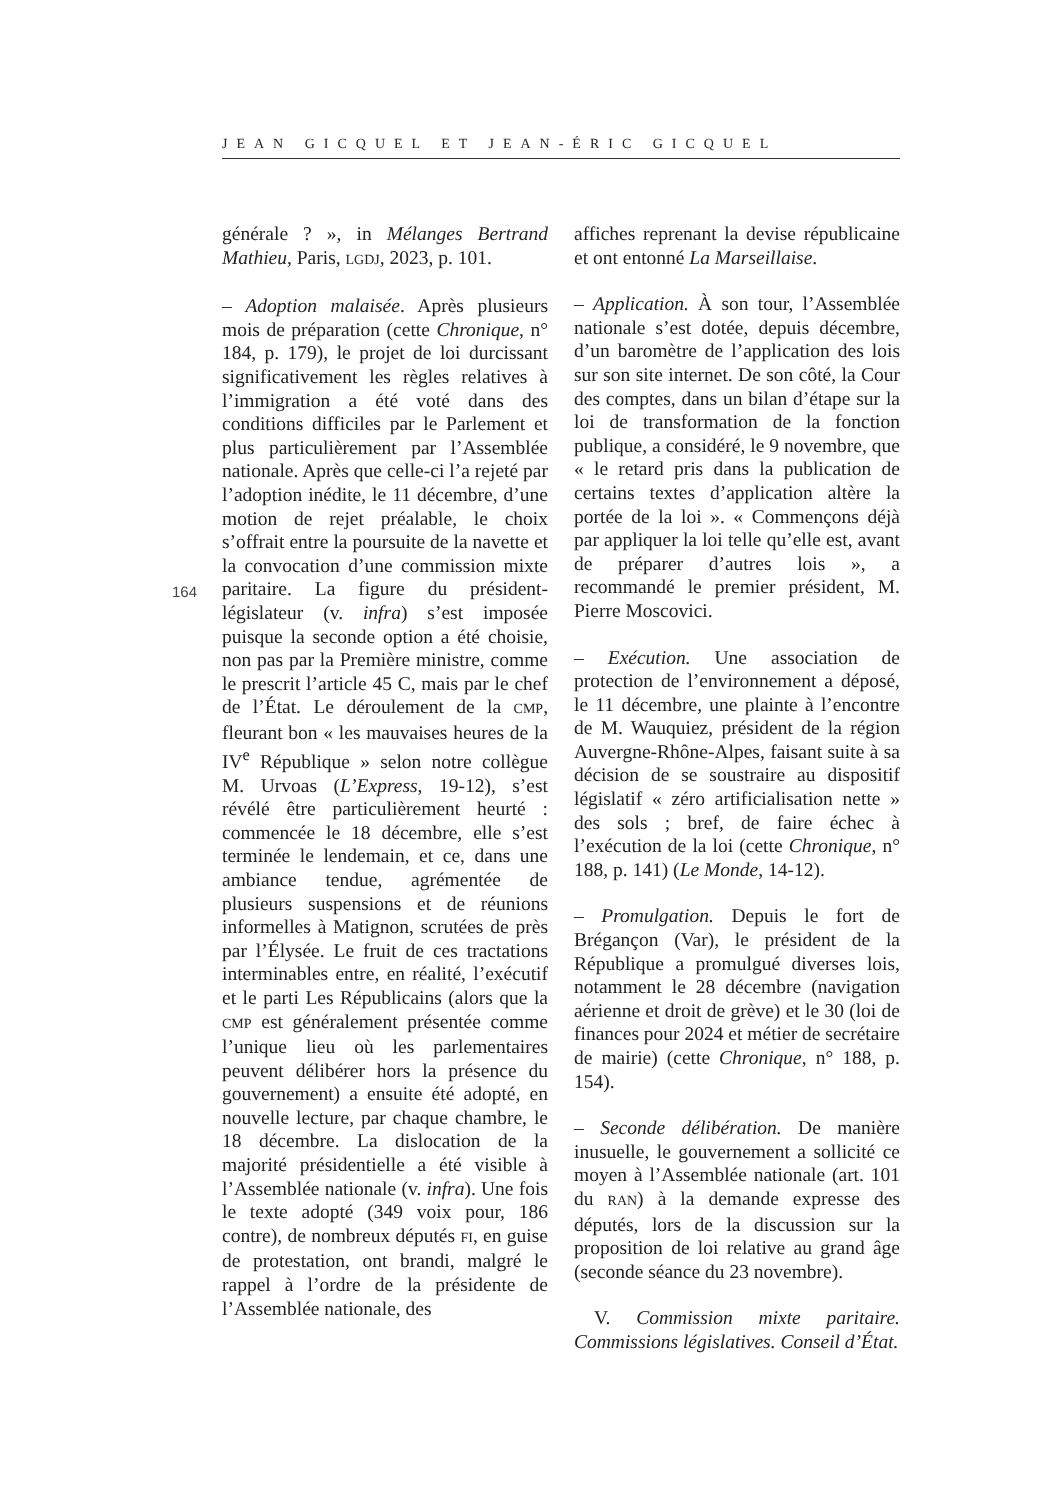JEAN GICQUEL ET JEAN-ÉRIC GICQUEL
164
générale ? », in Mélanges Bertrand Mathieu, Paris, LGDJ, 2023, p. 101.
– Adoption malaisée. Après plusieurs mois de préparation (cette Chronique, n° 184, p. 179), le projet de loi durcissant significativement les règles relatives à l’immigration a été voté dans des conditions difficiles par le Parlement et plus particulièrement par l’Assemblée nationale. Après que celle-ci l’a rejeté par l’adoption inédite, le 11 décembre, d’une motion de rejet préalable, le choix s’offrait entre la poursuite de la navette et la convocation d’une commission mixte paritaire. La figure du président-législateur (v. infra) s’est imposée puisque la seconde option a été choisie, non pas par la Première ministre, comme le prescrit l’article 45 C, mais par le chef de l’État. Le déroulement de la CMP, fleurant bon « les mauvaises heures de la IV<sup>e</sup> République » selon notre collègue M. Urvoas (L’Express, 19-12), s’est révélé être particulièrement heurté : commencée le 18 décembre, elle s’est terminée le lendemain, et ce, dans une ambiance tendue, agrémentée de plusieurs suspensions et de réunions informelles à Matignon, scrutées de près par l’Élysée. Le fruit de ces tractations interminables entre, en réalité, l’exécutif et le parti Les Républicains (alors que la CMP est généralement présentée comme l’unique lieu où les parlementaires peuvent délibérer hors la présence du gouvernement) a ensuite été adopté, en nouvelle lecture, par chaque chambre, le 18 décembre. La dislocation de la majorité présidentielle a été visible à l’Assemblée nationale (v. infra). Une fois le texte adopté (349 voix pour, 186 contre), de nombreux députés FI, en guise de protestation, ont brandi, malgré le rappel à l’ordre de la présidente de l’Assemblée nationale, des
affiches reprenant la devise républicaine et ont entonné La Marseillaise.
– Application. À son tour, l’Assemblée nationale s’est dotée, depuis décembre, d’un baromètre de l’application des lois sur son site internet. De son côté, la Cour des comptes, dans un bilan d’étape sur la loi de transformation de la fonction publique, a considéré, le 9 novembre, que « le retard pris dans la publication de certains textes d’application altère la portée de la loi ». « Commençons déjà par appliquer la loi telle qu’elle est, avant de préparer d’autres lois », a recommandé le premier président, M. Pierre Moscovici.
– Exécution. Une association de protection de l’environnement a déposé, le 11 décembre, une plainte à l’encontre de M. Wauquiez, président de la région Auvergne-Rhône-Alpes, faisant suite à sa décision de se soustraire au dispositif législatif « zéro artificialisation nette » des sols ; bref, de faire échec à l’exécution de la loi (cette Chronique, n° 188, p. 141) (Le Monde, 14-12).
– Promulgation. Depuis le fort de Brégançon (Var), le président de la République a promulgué diverses lois, notamment le 28 décembre (navigation aérienne et droit de grève) et le 30 (loi de finances pour 2024 et métier de secrétaire de mairie) (cette Chronique, n° 188, p. 154).
– Seconde délibération. De manière inusuelle, le gouvernement a sollicité ce moyen à l’Assemblée nationale (art. 101 du RAN) à la demande expresse des députés, lors de la discussion sur la proposition de loi relative au grand âge (seconde séance du 23 novembre).
V. Commission mixte paritaire. Commissions législatives. Conseil d’État.